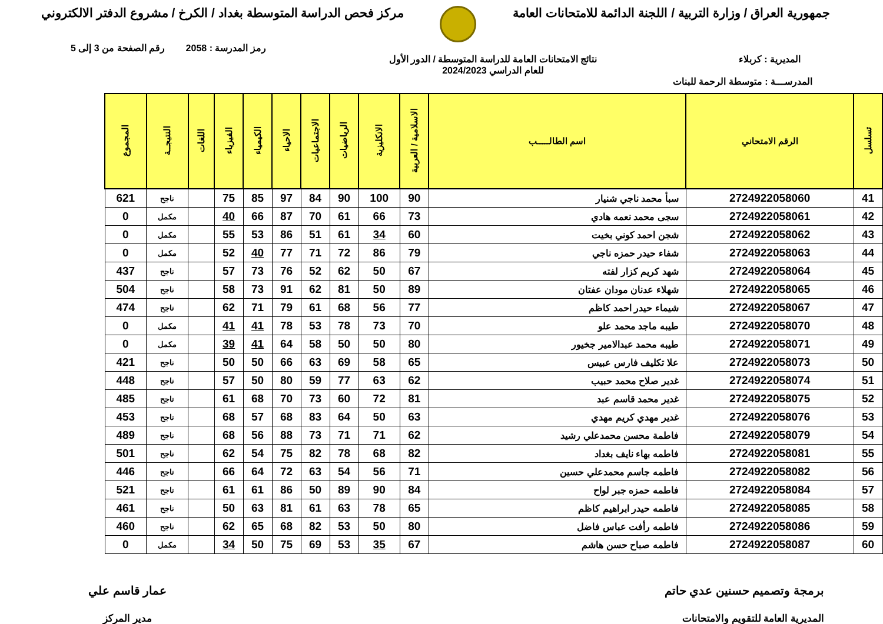جمهورية العراق / وزارة التربية / اللجنة الدائمة للامتحانات العامة
مركز فحص الدراسة المتوسطة بغداد / الكرخ / مشروع الدفتر الالكتروني
رمز المدرسة : 2058 رقم الصفحة من 3 إلى 5
المديرية : كربلاء نتائج الامتحانات العامة للدراسة المتوسطة / الدور الأول
للعام الدراسي 2024/2023
المدرســـة : متوسطة الرحمة للبنات
| تسلسل | الرقم الامتحاني | اسم الطالـــــب | الاسلامية / العربية | الانكليزية | الرياضيات | الاجتماعيات | الاحياء | الكيمياء | الفيزياء | اللغات | النتيجــة | المجموع |
| --- | --- | --- | --- | --- | --- | --- | --- | --- | --- | --- | --- | --- |
| 41 | 2724922058060 | سبأ محمد ناجي شنيار | 90 | 100 | 90 | 84 | 97 | 85 | 75 | | ناجح | 621 |
| 42 | 2724922058061 | سجى محمد نعمه هادي | 73 | 66 | 61 | 70 | 87 | 66 | 40 | | مكمل | 0 |
| 43 | 2724922058062 | شجن احمد كوني بخيت | 60 | 34 | 61 | 51 | 86 | 53 | 55 | | مكمل | 0 |
| 44 | 2724922058063 | شفاء حيدر حمزه ناجي | 79 | 86 | 72 | 71 | 77 | 40 | 52 | | مكمل | 0 |
| 45 | 2724922058064 | شهد كريم كزار لفته | 67 | 50 | 62 | 52 | 76 | 73 | 57 | | ناجح | 437 |
| 46 | 2724922058065 | شهلاء عدنان مودان عفتان | 89 | 50 | 81 | 62 | 91 | 73 | 58 | | ناجح | 504 |
| 47 | 2724922058067 | شيماء حيدر احمد كاظم | 77 | 56 | 68 | 61 | 79 | 71 | 62 | | ناجح | 474 |
| 48 | 2724922058070 | طيبه ماجد محمد علو | 70 | 73 | 78 | 53 | 78 | 41 | 41 | | مكمل | 0 |
| 49 | 2724922058071 | طيبه محمد عبدالامير جخيور | 80 | 50 | 50 | 58 | 64 | 41 | 39 | | مكمل | 0 |
| 50 | 2724922058073 | علا تكليف فارس عبيس | 65 | 58 | 69 | 63 | 66 | 50 | 50 | | ناجح | 421 |
| 51 | 2724922058074 | غدير صلاح محمد حبيب | 62 | 63 | 77 | 59 | 80 | 50 | 57 | | ناجح | 448 |
| 52 | 2724922058075 | غدير محمد قاسم عبد | 81 | 72 | 60 | 73 | 70 | 68 | 61 | | ناجح | 485 |
| 53 | 2724922058076 | غدير مهدي كريم مهدي | 63 | 50 | 64 | 83 | 68 | 57 | 68 | | ناجح | 453 |
| 54 | 2724922058079 | فاطمة محسن محمدعلي رشيد | 62 | 71 | 71 | 73 | 88 | 56 | 68 | | ناجح | 489 |
| 55 | 2724922058081 | فاطمه بهاء نايف بغداد | 82 | 68 | 78 | 82 | 75 | 54 | 62 | | ناجح | 501 |
| 56 | 2724922058082 | فاطمه جاسم محمدعلي حسين | 71 | 56 | 54 | 63 | 72 | 64 | 66 | | ناجح | 446 |
| 57 | 2724922058084 | فاطمه حمزه جبر لواح | 84 | 90 | 89 | 50 | 86 | 61 | 61 | | ناجح | 521 |
| 58 | 2724922058085 | فاطمه حيدر ابراهيم كاظم | 65 | 78 | 63 | 61 | 81 | 63 | 50 | | ناجح | 461 |
| 59 | 2724922058086 | فاطمه رأفت عباس فاضل | 80 | 50 | 53 | 82 | 68 | 65 | 62 | | ناجح | 460 |
| 60 | 2724922058087 | فاطمه صباح حسن هاشم | 67 | 35 | 53 | 69 | 75 | 50 | 34 | | مكمل | 0 |
برمجة وتصميم حسنين عدي حاتم
المديرية العامة للتقويم والامتحانات
عمار قاسم علي
مدير المركز